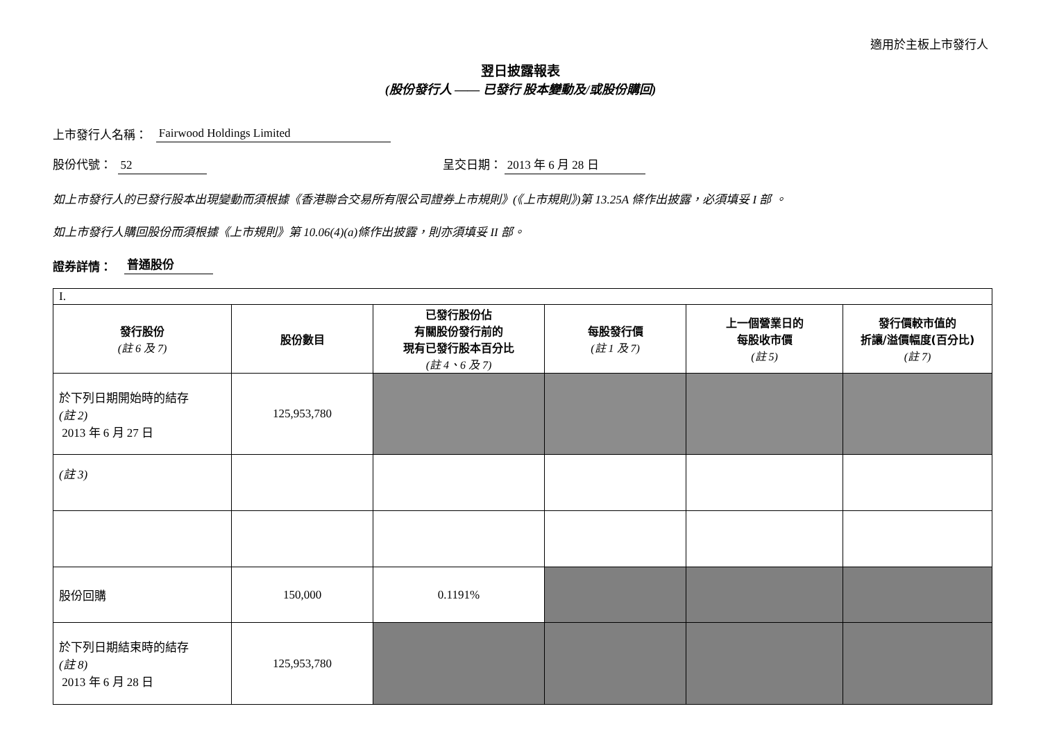適用於主板上市發行人
翌日披露報表
(股份發行人 —— 已發行 股本變動及/或股份購回)
上市發行人名稱： Fairwood Holdings Limited
股份代號： 52 呈交日期： 2013 年 6 月 28 日
如上市發行人的已發行股本出現變動而須根據《香港聯合交易所有限公司證券上市規則》(《上市規則》)第 13.25A 條作出披露，必須填妥 I 部 。
如上市發行人購回股份而須根據《上市規則》第 10.06(4)(a)條作出披露，則亦須填妥 II 部。
證券詳情： 普通股份
| I. | | | | | |
| 發行股份 (註 6 及 7) | 股份數目 | 已發行股份佔 有關股份發行前的 現有已發行股本百分比 (註 4、6 及 7) | 每股發行價 (註 1 及 7) | 上一個營業日的 每股收市價 (註 5) | 發行價較市值的 折讓/溢價幅度(百分比) (註 7) |
| 於下列日期開始時的結存 (註 2) 2013 年 6 月 27 日 | 125,953,780 | | | | |
| (註 3) | | | | | |
| 股份回購 | 150,000 | 0.1191% | | | |
| 於下列日期結束時的結存 (註 8) 2013 年 6 月 28 日 | 125,953,780 | | | | |